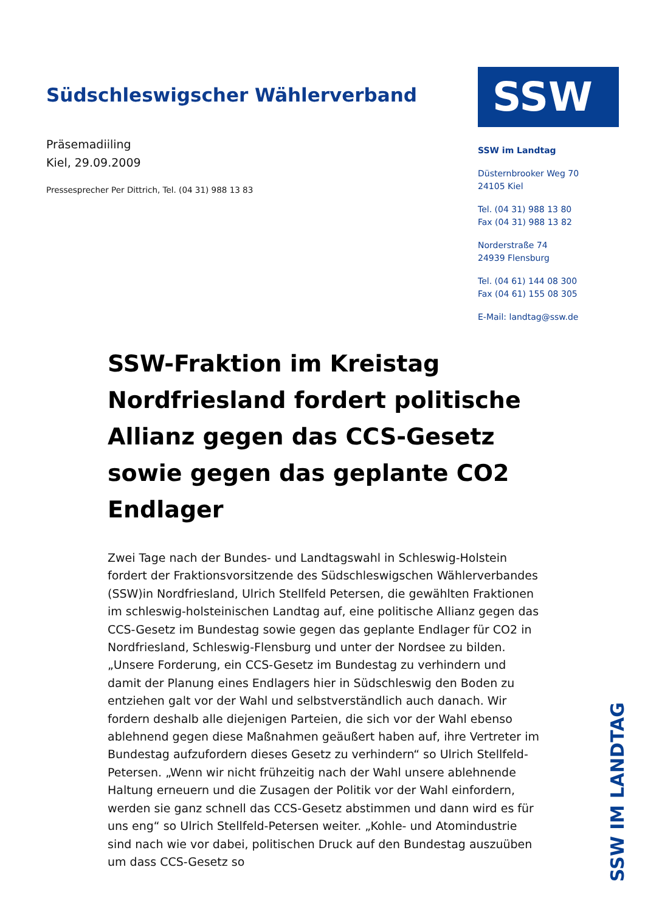Südschleswigscher Wählerverband
Präsemadiiling
Kiel, 29.09.2009
Pressesprecher Per Dittrich, Tel. (04 31) 988 13 83
SSW
SSW im Landtag
Düsternbrooker Weg 70
24105 Kiel
Tel. (04 31) 988 13 80
Fax (04 31) 988 13 82
Norderstraße 74
24939 Flensburg
Tel. (04 61) 144 08 300
Fax (04 61) 155 08 305
E-Mail: landtag@ssw.de
SSW-Fraktion im Kreistag Nordfriesland fordert politische Allianz gegen das CCS-Gesetz sowie gegen das geplante CO2 Endlager
Zwei Tage nach der Bundes- und Landtagswahl in Schleswig-Holstein fordert der Fraktionsvorsitzende des Südschleswigschen Wählerverbandes (SSW)in Nordfriesland, Ulrich Stellfeld Petersen, die gewählten Fraktionen im schleswig-holsteinischen Landtag auf, eine politische Allianz gegen das CCS-Gesetz im Bundestag sowie gegen das geplante Endlager für CO2 in Nordfriesland, Schleswig-Flensburg und unter der Nordsee zu bilden. „Unsere Forderung, ein CCS-Gesetz im Bundestag zu verhindern und damit der Planung eines Endlagers hier in Südschleswig den Boden zu entziehen galt vor der Wahl und selbstverständlich auch danach. Wir fordern deshalb alle diejenigen Parteien, die sich vor der Wahl ebenso ablehnend gegen diese Maßnahmen geäußert haben auf, ihre Vertreter im Bundestag aufzufordern dieses Gesetz zu verhindern“ so Ulrich Stellfeld-Petersen. „Wenn wir nicht frühzeitig nach der Wahl unsere ablehnende Haltung erneuern und die Zusagen der Politik vor der Wahl einfordern, werden sie ganz schnell das CCS-Gesetz abstimmen und dann wird es für uns eng“ so Ulrich Stellfeld-Petersen weiter. „Kohle- und Atomindustrie sind nach wie vor dabei, politischen Druck auf den Bundestag auszuüben um dass CCS-Gesetz so
SSW IM LANDTAG